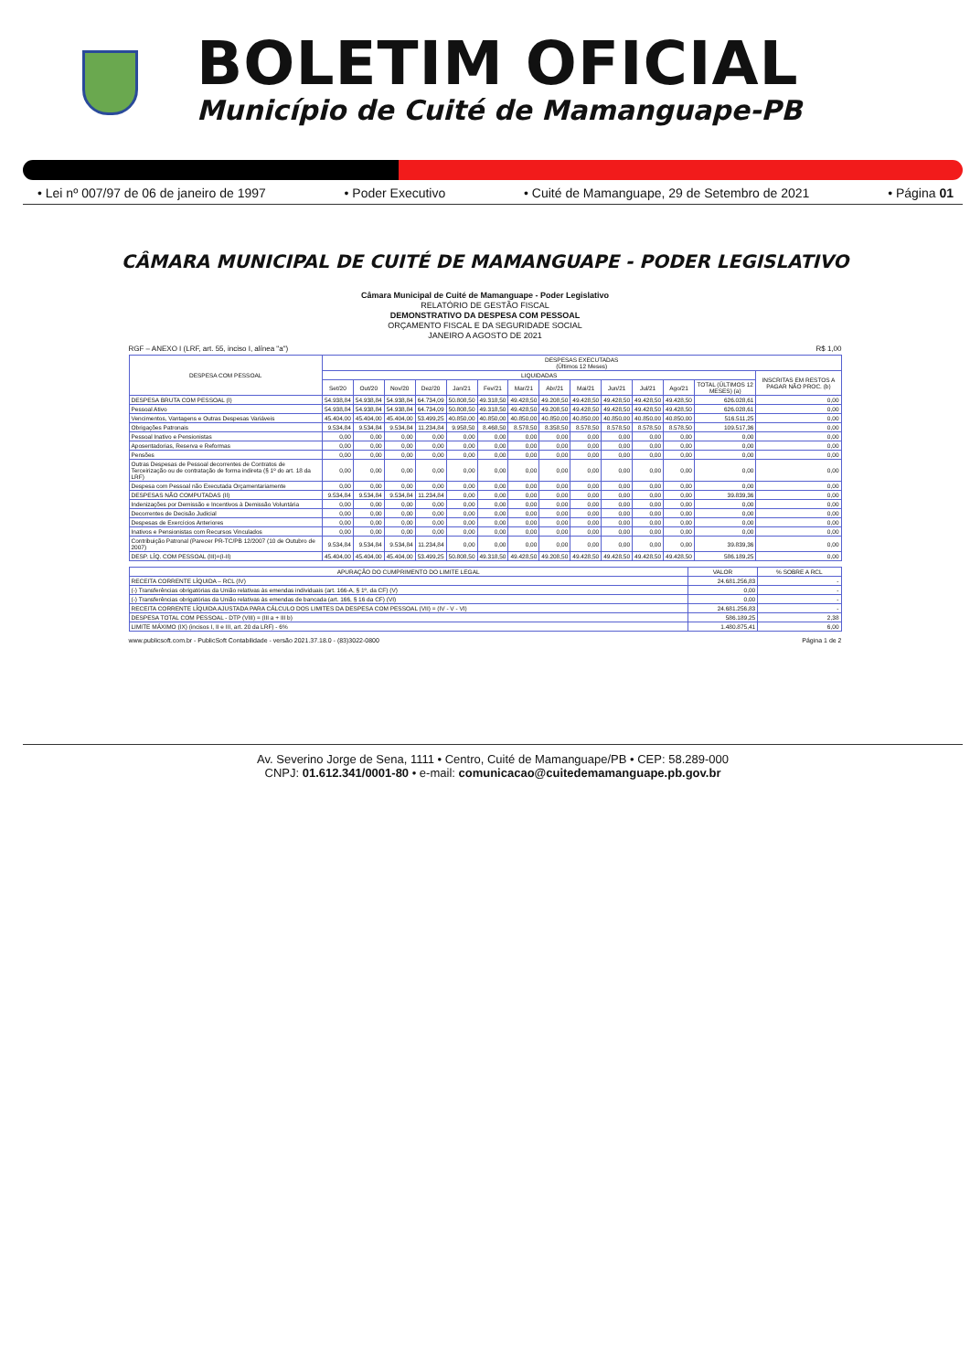BOLETIM OFICIAL
Município de Cuité de Mamanguape-PB
• Lei nº 007/97 de 06 de janeiro de 1997 • Poder Executivo • Cuité de Mamanguape, 29 de Setembro de 2021 • Página 01
CÂMARA MUNICIPAL DE CUITÉ DE MAMANGUAPE - PODER LEGISLATIVO
Câmara Municipal de Cuité de Mamanguape - Poder Legislativo
RELATÓRIO DE GESTÃO FISCAL
DEMONSTRATIVO DA DESPESA COM PESSOAL
ORÇAMENTO FISCAL E DA SEGURIDADE SOCIAL
JANEIRO A AGOSTO DE 2021
RGF – ANEXO I (LRF, art. 55, inciso I, alínea "a") R$ 1,00
| DESPESA COM PESSOAL | DESPESAS EXECUTADAS (Últimos 12 Meses) | | | | | | | | | | | | | |
| --- | --- | --- | --- | --- | --- | --- | --- | --- | --- | --- | --- | --- | --- | --- |
| | LIQUIDADAS | | | | | | | | | | | | | INSCRITAS EM RESTOS A PAGAR NÃO PROC. (b) |
| | Set/20 | Out/20 | Nov/20 | Dez/20 | Jan/21 | Fev/21 | Mar/21 | Abr/21 | Mai/21 | Jun/21 | Jul/21 | Ago/21 | TOTAL (ÚLTIMOS 12 MESES) (a) | |
| DESPESA BRUTA COM PESSOAL (I) | 54.938,84 | 54.938,84 | 54.938,84 | 64.734,09 | 50.808,50 | 49.318,50 | 49.428,50 | 49.208,50 | 49.428,50 | 49.428,50 | 49.428,50 | 49.428,50 | 626.028,61 | 0,00 |
| Pessoal Ativo | 54.938,84 | 54.938,84 | 54.938,84 | 64.734,09 | 50.808,50 | 49.318,50 | 49.428,50 | 49.208,50 | 49.428,50 | 49.428,50 | 49.428,50 | 49.428,50 | 626.028,61 | 0,00 |
| Vencimentos, Vantagens e Outras Despesas Variáveis | 45.404,00 | 45.404,00 | 45.404,00 | 53.499,25 | 40.850,00 | 40.850,00 | 40.850,00 | 40.850,00 | 40.850,00 | 40.850,00 | 40.850,00 | 40.850,00 | 516.511,25 | 0,00 |
| Obrigações Patronais | 9.534,84 | 9.534,84 | 9.534,84 | 11.234,84 | 9.958,50 | 8.468,50 | 8.578,50 | 8.358,50 | 8.578,50 | 8.578,50 | 8.578,50 | 8.578,50 | 109.517,36 | 0,00 |
| Pessoal Inativo e Pensionistas | 0,00 | 0,00 | 0,00 | 0,00 | 0,00 | 0,00 | 0,00 | 0,00 | 0,00 | 0,00 | 0,00 | 0,00 | 0,00 | 0,00 |
| Aposentadorias, Reserva e Reformas | 0,00 | 0,00 | 0,00 | 0,00 | 0,00 | 0,00 | 0,00 | 0,00 | 0,00 | 0,00 | 0,00 | 0,00 | 0,00 | 0,00 |
| Pensões | 0,00 | 0,00 | 0,00 | 0,00 | 0,00 | 0,00 | 0,00 | 0,00 | 0,00 | 0,00 | 0,00 | 0,00 | 0,00 | 0,00 |
| Outras Despesas de Pessoal decorrentes de Contratos de Terceirização ou de contratação de forma indireta (§ 1º do art. 18 da LRF) | 0,00 | 0,00 | 0,00 | 0,00 | 0,00 | 0,00 | 0,00 | 0,00 | 0,00 | 0,00 | 0,00 | 0,00 | 0,00 | 0,00 |
| Despesa com Pessoal não Executada Orçamentariamente | 0,00 | 0,00 | 0,00 | 0,00 | 0,00 | 0,00 | 0,00 | 0,00 | 0,00 | 0,00 | 0,00 | 0,00 | 0,00 | 0,00 |
| DESPESAS NÃO COMPUTADAS (II) | 9.534,84 | 9.534,84 | 9.534,84 | 11.234,84 | 0,00 | 0,00 | 0,00 | 0,00 | 0,00 | 0,00 | 0,00 | 0,00 | 39.839,36 | 0,00 |
| Indenizações por Demissão e Incentivos à Demissão Voluntária | 0,00 | 0,00 | 0,00 | 0,00 | 0,00 | 0,00 | 0,00 | 0,00 | 0,00 | 0,00 | 0,00 | 0,00 | 0,00 | 0,00 |
| Decorrentes de Decisão Judicial | 0,00 | 0,00 | 0,00 | 0,00 | 0,00 | 0,00 | 0,00 | 0,00 | 0,00 | 0,00 | 0,00 | 0,00 | 0,00 | 0,00 |
| Despesas de Exercícios Anteriores | 0,00 | 0,00 | 0,00 | 0,00 | 0,00 | 0,00 | 0,00 | 0,00 | 0,00 | 0,00 | 0,00 | 0,00 | 0,00 | 0,00 |
| Inativos e Pensionistas com Recursos Vinculados | 0,00 | 0,00 | 0,00 | 0,00 | 0,00 | 0,00 | 0,00 | 0,00 | 0,00 | 0,00 | 0,00 | 0,00 | 0,00 | 0,00 |
| Contribuição Patronal (Parecer PR-TC/PB 12/2007 (10 de Outubro de 2007) | 9.534,84 | 9.534,84 | 9.534,84 | 11.234,84 | 0,00 | 0,00 | 0,00 | 0,00 | 0,00 | 0,00 | 0,00 | 0,00 | 39.839,36 | 0,00 |
| DESP. LÍQ. COM PESSOAL (III)=(I-II) | 45.404,00 | 45.404,00 | 45.404,00 | 53.499,25 | 50.808,50 | 49.318,50 | 49.428,50 | 49.208,50 | 49.428,50 | 49.428,50 | 49.428,50 | 49.428,50 | 586.189,25 | 0,00 |
| APURAÇÃO DO CUMPRIMENTO DO LIMITE LEGAL | VALOR | % SOBRE A RCL |
| --- | --- | --- |
| RECEITA CORRENTE LÍQUIDA – RCL (IV) | 24.681.256,83 | - |
| (-) Transferências obrigatórias da União relativas às emendas individuais (art. 166-A, § 1º, da CF) (V) | 0,00 | - |
| (-) Transferências obrigatórias da União relativas às emendas de bancada (art. 166, § 16 da CF) (VI) | 0,00 | - |
| RECEITA CORRENTE LÍQUIDA AJUSTADA PARA CÁLCULO DOS LIMITES DA DESPESA COM PESSOAL (VII) = (IV - V - VI) | 24.681.256,83 | - |
| DESPESA TOTAL COM PESSOAL - DTP (VIII) = (III a + III b) | 586.189,25 | 2,38 |
| LIMITE MÁXIMO (IX) (incisos I, II e III, art. 20 da LRF) - 6% | 1.480.875,41 | 6,00 |
www.publicsoft.com.br - PublicSoft Contabilidade - versão 2021.37.18.0 - (83)3022-0800 Página 1 de 2
Av. Severino Jorge de Sena, 1111 • Centro, Cuité de Mamanguape/PB • CEP: 58.289-000
CNPJ: 01.612.341/0001-80 • e-mail: comunicacao@cuitedemamanguape.pb.gov.br